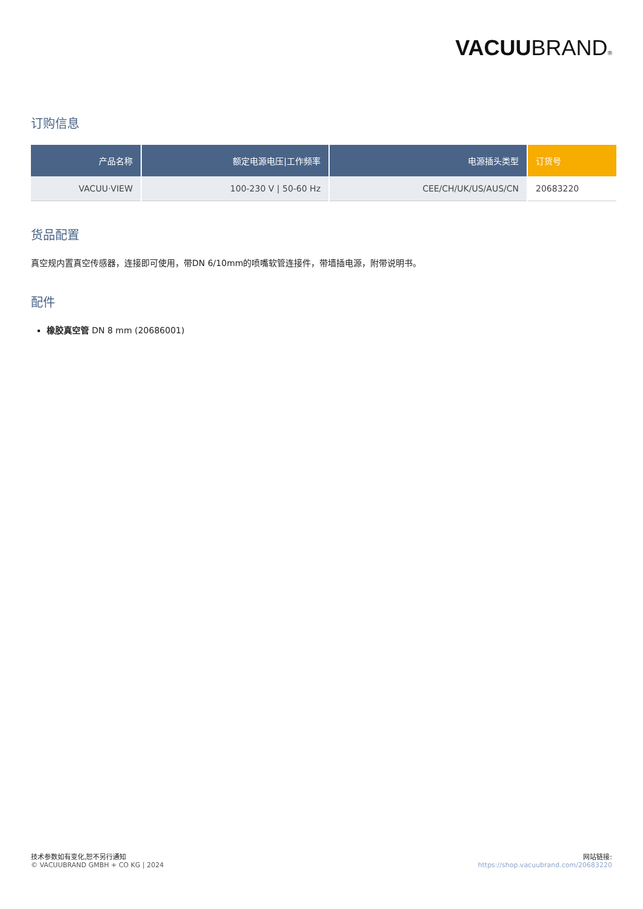VACUUBRAND®
订购信息
| 产品名称 | 额定电源电压/工作频率 | 电源插头类型 | 订货号 |
| --- | --- | --- | --- |
| VACUU·VIEW | 100-230 V / 50-60 Hz | CEE/CH/UK/US/AUS/CN | 20683220 |
货品配置
真空规内置真空传感器，连接即可使用，带DN 6/10mm的喷嘴软管连接件，带墙插电源，附带说明书。
配件
橡胶真空管 DN 8 mm (20686001)
技术参数如有变化,恕不另行通知
© VACUUBRAND GMBH + CO KG | 2024
网站链接:
https://shop.vacuubrand.com/20683220